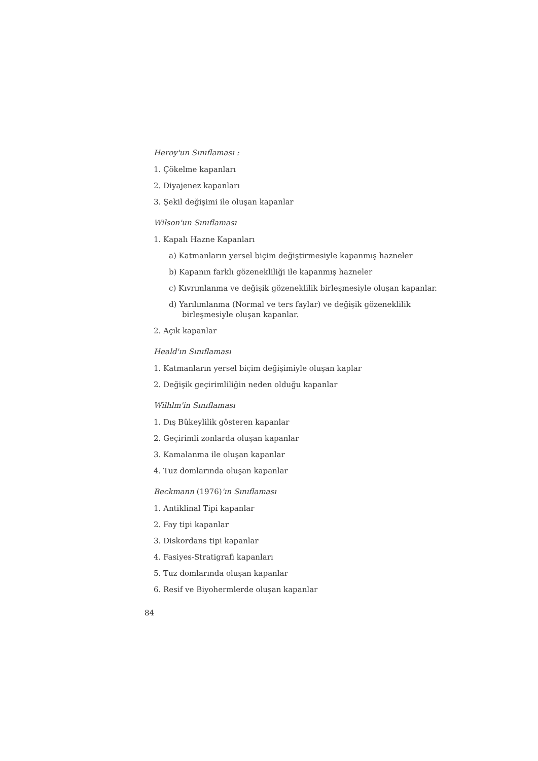Heroy'un Sınıflaması :
1. Çökelme kapanları
2. Diyajenez kapanları
3. Şekil değişimi ile oluşan kapanlar
Wilson'un Sınıflaması
1. Kapalı Hazne Kapanları
a) Katmanların yersel biçim değiştirmesiyle kapanmış hazneler
b) Kapanın farklı gözenekliliği ile kapanmış hazneler
c) Kıvrımlanma ve değişik gözeneklilik birleşmesiyle oluşan kapanlar.
d) Yarılımlanma (Normal ve ters faylar) ve değişik gözeneklilik birleşmesiyle oluşan kapanlar.
2. Açık kapanlar
Heald'ın Sınıflaması
1. Katmanların yersel biçim değişimiyle oluşan kaplar
2. Değişik geçirimliliğin neden olduğu kapanlar
Wilhlm'in Sınıflaması
1. Dış Bükeylilik gösteren kapanlar
2. Geçirimli zonlarda oluşan kapanlar
3. Kamalanma ile oluşan kapanlar
4. Tuz domlarında oluşan kapanlar
Beckmann (1976)'ın Sınıflaması
1. Antiklinal Tipi kapanlar
2. Fay tipi kapanlar
3. Diskordans tipi kapanlar
4. Fasiyes-Stratigrafi kapanları
5. Tuz domlarında oluşan kapanlar
6. Resif ve Biyohermlerde oluşan kapanlar
84